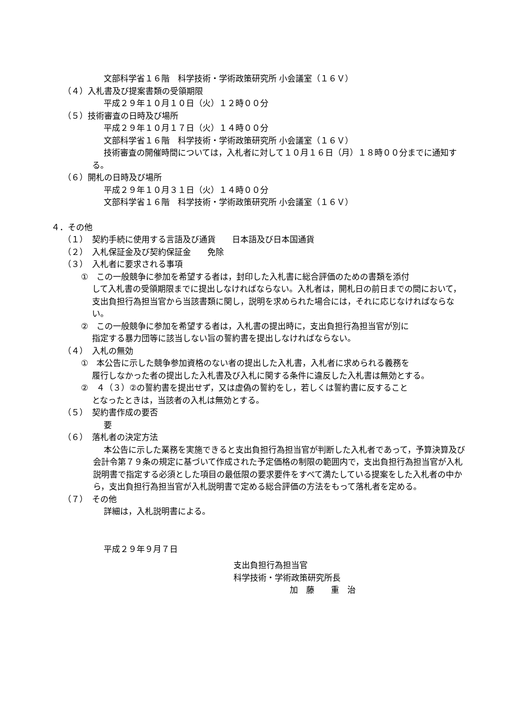文部科学省１６階　科学技術・学術政策研究所 小会議室（１６Ｖ）
（４）入札書及び提案書類の受領期限
平成２９年１０月１０日（火）１２時００分
（５）技術審査の日時及び場所
平成２９年１０月１７日（火）１４時００分
文部科学省１６階　科学技術・学術政策研究所 小会議室（１６Ｖ）
技術審査の開催時間については，入札者に対して１０月１６日（月）１８時００分までに通知する。
（６）開札の日時及び場所
平成２９年１０月３１日（火）１４時００分
文部科学省１６階　科学技術・学術政策研究所 小会議室（１６Ｖ）
４．その他
（１）　契約手続に使用する言語及び通貨　　日本語及び日本国通貨
（２）　入札保証金及び契約保証金　　免除
（３）　入札者に要求される事項
①　この一般競争に参加を希望する者は，封印した入札書に総合評価のための書類を添付
して入札書の受領期限までに提出しなければならない。入札者は，開札日の前日までの間において，支出負担行為担当官から当該書類に関し，説明を求められた場合には，それに応じなければならない。
②　この一般競争に参加を希望する者は，入札書の提出時に，支出負担行為担当官が別に
指定する暴力団等に該当しない旨の誓約書を提出しなければならない。
（４）　入札の無効
①　本公告に示した競争参加資格のない者の提出した入札書，入札者に求められる義務を
履行しなかった者の提出した入札書及び入札に関する条件に違反した入札書は無効とする。
②　４（３）②の誓約書を提出せず，又は虚偽の誓約をし，若しくは誓約書に反すること
となったときは，当該者の入札は無効とする。
（５）　契約書作成の要否
要
（６）　落札者の決定方法
本公告に示した業務を実施できると支出負担行為担当官が判断した入札者であって，予算決算及び会計令第７９条の規定に基づいて作成された予定価格の制限の範囲内で，支出負担行為担当官が入札説明書で指定する必須とした項目の最低限の要求要件をすべて満たしている提案をした入札者の中から，支出負担行為担当官が入札説明書で定める総合評価の方法をもって落札者を定める。
（７）　その他
詳細は，入札説明書による。
平成２９年９月７日
支出負担行為担当官
科学技術・学術政策研究所長
加　藤　　重　治